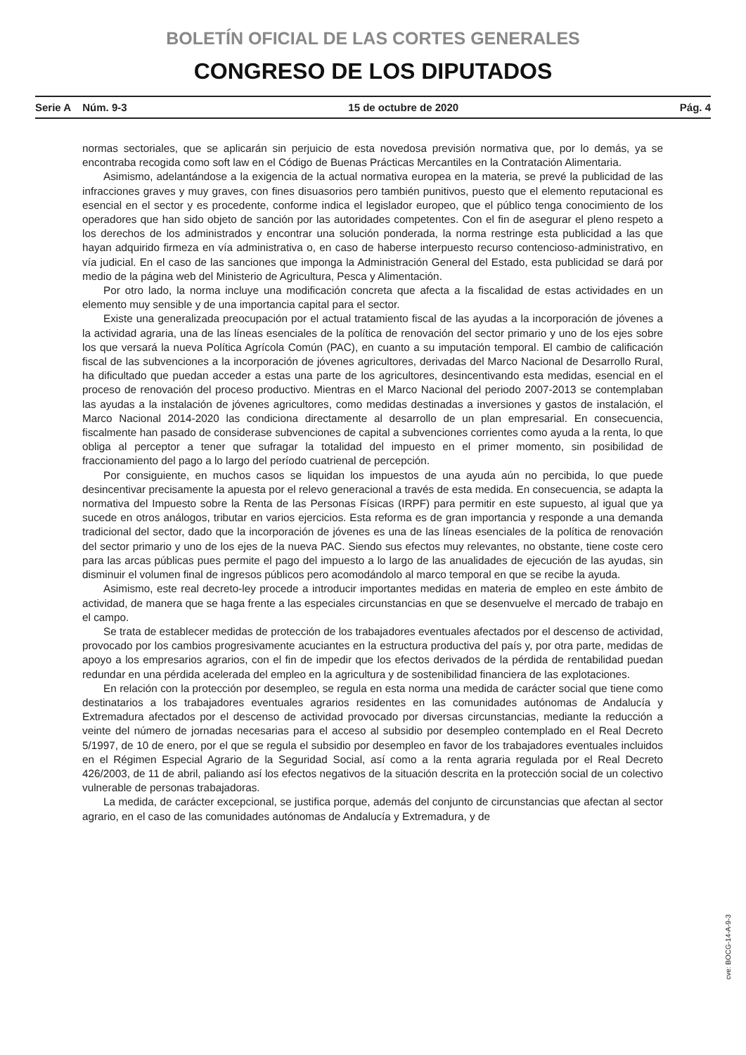BOLETÍN OFICIAL DE LAS CORTES GENERALES
CONGRESO DE LOS DIPUTADOS
Serie A Núm. 9-3 15 de octubre de 2020 Pág. 4
normas sectoriales, que se aplicarán sin perjuicio de esta novedosa previsión normativa que, por lo demás, ya se encontraba recogida como soft law en el Código de Buenas Prácticas Mercantiles en la Contratación Alimentaria.
Asimismo, adelantándose a la exigencia de la actual normativa europea en la materia, se prevé la publicidad de las infracciones graves y muy graves, con fines disuasorios pero también punitivos, puesto que el elemento reputacional es esencial en el sector y es procedente, conforme indica el legislador europeo, que el público tenga conocimiento de los operadores que han sido objeto de sanción por las autoridades competentes. Con el fin de asegurar el pleno respeto a los derechos de los administrados y encontrar una solución ponderada, la norma restringe esta publicidad a las que hayan adquirido firmeza en vía administrativa o, en caso de haberse interpuesto recurso contencioso-administrativo, en vía judicial. En el caso de las sanciones que imponga la Administración General del Estado, esta publicidad se dará por medio de la página web del Ministerio de Agricultura, Pesca y Alimentación.
Por otro lado, la norma incluye una modificación concreta que afecta a la fiscalidad de estas actividades en un elemento muy sensible y de una importancia capital para el sector.
Existe una generalizada preocupación por el actual tratamiento fiscal de las ayudas a la incorporación de jóvenes a la actividad agraria, una de las líneas esenciales de la política de renovación del sector primario y uno de los ejes sobre los que versará la nueva Política Agrícola Común (PAC), en cuanto a su imputación temporal. El cambio de calificación fiscal de las subvenciones a la incorporación de jóvenes agricultores, derivadas del Marco Nacional de Desarrollo Rural, ha dificultado que puedan acceder a estas una parte de los agricultores, desincentivando esta medidas, esencial en el proceso de renovación del proceso productivo. Mientras en el Marco Nacional del periodo 2007-2013 se contemplaban las ayudas a la instalación de jóvenes agricultores, como medidas destinadas a inversiones y gastos de instalación, el Marco Nacional 2014-2020 las condiciona directamente al desarrollo de un plan empresarial. En consecuencia, fiscalmente han pasado de considerase subvenciones de capital a subvenciones corrientes como ayuda a la renta, lo que obliga al perceptor a tener que sufragar la totalidad del impuesto en el primer momento, sin posibilidad de fraccionamiento del pago a lo largo del período cuatrienal de percepción.
Por consiguiente, en muchos casos se liquidan los impuestos de una ayuda aún no percibida, lo que puede desincentivar precisamente la apuesta por el relevo generacional a través de esta medida. En consecuencia, se adapta la normativa del Impuesto sobre la Renta de las Personas Físicas (IRPF) para permitir en este supuesto, al igual que ya sucede en otros análogos, tributar en varios ejercicios. Esta reforma es de gran importancia y responde a una demanda tradicional del sector, dado que la incorporación de jóvenes es una de las líneas esenciales de la política de renovación del sector primario y uno de los ejes de la nueva PAC. Siendo sus efectos muy relevantes, no obstante, tiene coste cero para las arcas públicas pues permite el pago del impuesto a lo largo de las anualidades de ejecución de las ayudas, sin disminuir el volumen final de ingresos públicos pero acomodándolo al marco temporal en que se recibe la ayuda.
Asimismo, este real decreto-ley procede a introducir importantes medidas en materia de empleo en este ámbito de actividad, de manera que se haga frente a las especiales circunstancias en que se desenvuelve el mercado de trabajo en el campo.
Se trata de establecer medidas de protección de los trabajadores eventuales afectados por el descenso de actividad, provocado por los cambios progresivamente acuciantes en la estructura productiva del país y, por otra parte, medidas de apoyo a los empresarios agrarios, con el fin de impedir que los efectos derivados de la pérdida de rentabilidad puedan redundar en una pérdida acelerada del empleo en la agricultura y de sostenibilidad financiera de las explotaciones.
En relación con la protección por desempleo, se regula en esta norma una medida de carácter social que tiene como destinatarios a los trabajadores eventuales agrarios residentes en las comunidades autónomas de Andalucía y Extremadura afectados por el descenso de actividad provocado por diversas circunstancias, mediante la reducción a veinte del número de jornadas necesarias para el acceso al subsidio por desempleo contemplado en el Real Decreto 5/1997, de 10 de enero, por el que se regula el subsidio por desempleo en favor de los trabajadores eventuales incluidos en el Régimen Especial Agrario de la Seguridad Social, así como a la renta agraria regulada por el Real Decreto 426/2003, de 11 de abril, paliando así los efectos negativos de la situación descrita en la protección social de un colectivo vulnerable de personas trabajadoras.
La medida, de carácter excepcional, se justifica porque, además del conjunto de circunstancias que afectan al sector agrario, en el caso de las comunidades autónomas de Andalucía y Extremadura, y de
cve: BOCG-14-A-9-3